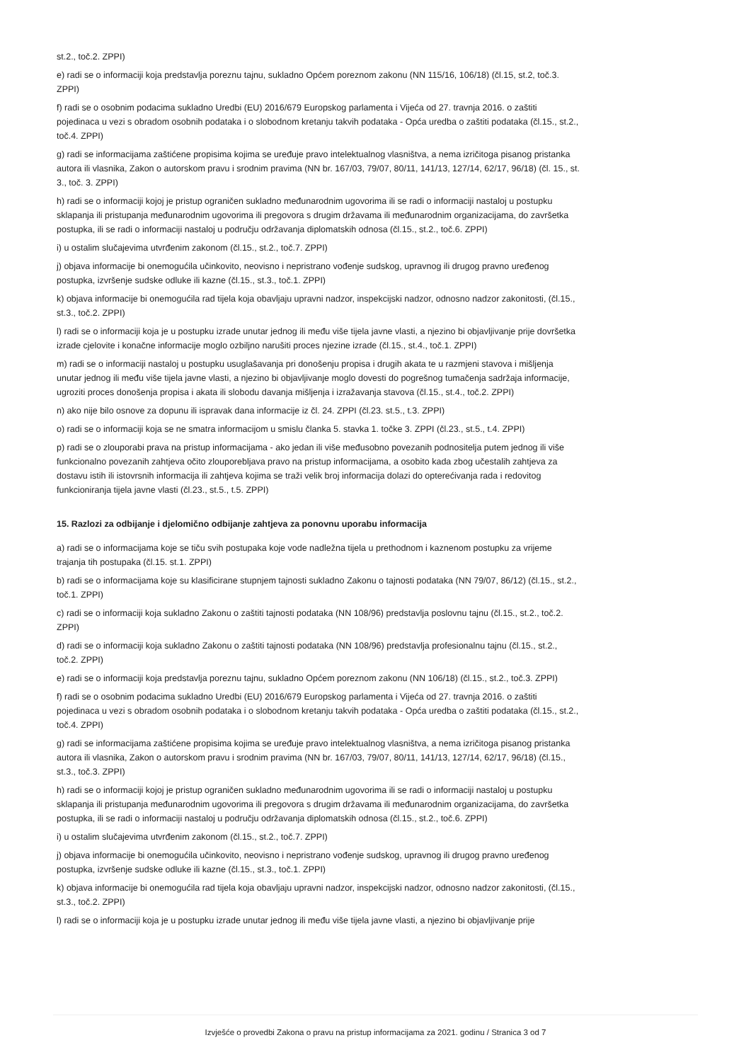st.2., toč.2. ZPPI)
e) radi se o informaciji koja predstavlja poreznu tajnu, sukladno Općem poreznom zakonu (NN 115/16, 106/18) (čl.15, st.2, toč.3. ZPPI)
f) radi se o osobnim podacima sukladno Uredbi (EU) 2016/679 Europskog parlamenta i Vijeća od 27. travnja 2016. o zaštiti pojedinaca u vezi s obradom osobnih podataka i o slobodnom kretanju takvih podataka - Opća uredba o zaštiti podataka (čl.15., st.2., toč.4. ZPPI)
g) radi se informacijama zaštićene propisima kojima se uređuje pravo intelektualnog vlasništva, a nema izričitoga pisanog pristanka autora ili vlasnika, Zakon o autorskom pravu i srodnim pravima (NN br. 167/03, 79/07, 80/11, 141/13, 127/14, 62/17, 96/18) (čl. 15., st. 3., toč. 3. ZPPI)
h) radi se o informaciji kojoj je pristup ograničen sukladno međunarodnim ugovorima ili se radi o informaciji nastaloj u postupku sklapanja ili pristupanja međunarodnim ugovorima ili pregovora s drugim državama ili međunarodnim organizacijama, do završetka postupka, ili se radi o informaciji nastaloj u području održavanja diplomatskih odnosa (čl.15., st.2., toč.6. ZPPI)
i) u ostalim slučajevima utvrđenim zakonom (čl.15., st.2., toč.7. ZPPI)
j) objava informacije bi onemogućila učinkovito, neovisno i nepristrano vođenje sudskog, upravnog ili drugog pravno uređenog postupka, izvršenje sudske odluke ili kazne (čl.15., st.3., toč.1. ZPPI)
k) objava informacije bi onemogućila rad tijela koja obavljaju upravni nadzor, inspekcijski nadzor, odnosno nadzor zakonitosti, (čl.15., st.3., toč.2. ZPPI)
l) radi se o informaciji koja je u postupku izrade unutar jednog ili među više tijela javne vlasti, a njezino bi objavljivanje prije dovršetka izrade cjelovite i konačne informacije moglo ozbiljno narušiti proces njezine izrade (čl.15., st.4., toč.1. ZPPI)
m) radi se o informaciji nastaloj u postupku usuglašavanja pri donošenju propisa i drugih akata te u razmjeni stavova i mišljenja unutar jednog ili među više tijela javne vlasti, a njezino bi objavljivanje moglo dovesti do pogrešnog tumačenja sadržaja informacije, ugroziti proces donošenja propisa i akata ili slobodu davanja mišljenja i izražavanja stavova (čl.15., st.4., toč.2. ZPPI)
n) ako nije bilo osnove za dopunu ili ispravak dana informacije iz čl. 24. ZPPI (čl.23. st.5., t.3. ZPPI)
o) radi se o informaciji koja se ne smatra informacijom u smislu članka 5. stavka 1. točke 3. ZPPI (čl.23., st.5., t.4. ZPPI)
p) radi se o zlouporabi prava na pristup informacijama - ako jedan ili više međusobno povezanih podnositelja putem jednog ili više funkcionalno povezanih zahtjeva očito zlouporebljava pravo na pristup informacijama, a osobito kada zbog učestalih zahtjeva za dostavu istih ili istovrsnih informacija ili zahtjeva kojima se traži velik broj informacija dolazi do opterećivanja rada i redovitog funkcioniranja tijela javne vlasti (čl.23., st.5., t.5. ZPPI)
15. Razlozi za odbijanje i djelomično odbijanje zahtjeva za ponovnu uporabu informacija
a) radi se o informacijama koje se tiču svih postupaka koje vode nadležna tijela u prethodnom i kaznenom postupku za vrijeme trajanja tih postupaka (čl.15. st.1. ZPPI)
b) radi se o informacijama koje su klasificirane stupnjem tajnosti sukladno Zakonu o tajnosti podataka (NN 79/07, 86/12) (čl.15., st.2., toč.1. ZPPI)
c) radi se o informaciji koja sukladno Zakonu o zaštiti tajnosti podataka (NN 108/96) predstavlja poslovnu tajnu (čl.15., st.2., toč.2. ZPPI)
d) radi se o informaciji koja sukladno Zakonu o zaštiti tajnosti podataka (NN 108/96) predstavlja profesionalnu tajnu (čl.15., st.2., toč.2. ZPPI)
e) radi se o informaciji koja predstavlja poreznu tajnu, sukladno Općem poreznom zakonu (NN 106/18) (čl.15., st.2., toč.3. ZPPI)
f) radi se o osobnim podacima sukladno Uredbi (EU) 2016/679 Europskog parlamenta i Vijeća od 27. travnja 2016. o zaštiti pojedinaca u vezi s obradom osobnih podataka i o slobodnom kretanju takvih podataka - Opća uredba o zaštiti podataka (čl.15., st.2., toč.4. ZPPI)
g) radi se informacijama zaštićene propisima kojima se uređuje pravo intelektualnog vlasništva, a nema izričitoga pisanog pristanka autora ili vlasnika, Zakon o autorskom pravu i srodnim pravima (NN br. 167/03, 79/07, 80/11, 141/13, 127/14, 62/17, 96/18) (čl.15., st.3., toč.3. ZPPI)
h) radi se o informaciji kojoj je pristup ograničen sukladno međunarodnim ugovorima ili se radi o informaciji nastaloj u postupku sklapanja ili pristupanja međunarodnim ugovorima ili pregovora s drugim državama ili međunarodnim organizacijama, do završetka postupka, ili se radi o informaciji nastaloj u području održavanja diplomatskih odnosa (čl.15., st.2., toč.6. ZPPI)
i) u ostalim slučajevima utvrđenim zakonom (čl.15., st.2., toč.7. ZPPI)
j) objava informacije bi onemogućila učinkovito, neovisno i nepristrano vođenje sudskog, upravnog ili drugog pravno uređenog postupka, izvršenje sudske odluke ili kazne (čl.15., st.3., toč.1. ZPPI)
k) objava informacije bi onemogućila rad tijela koja obavljaju upravni nadzor, inspekcijski nadzor, odnosno nadzor zakonitosti, (čl.15., st.3., toč.2. ZPPI)
l) radi se o informaciji koja je u postupku izrade unutar jednog ili među više tijela javne vlasti, a njezino bi objavljivanje prije
Izvješće o provedbi Zakona o pravu na pristup informacijama za 2021. godinu / Stranica 3 od 7